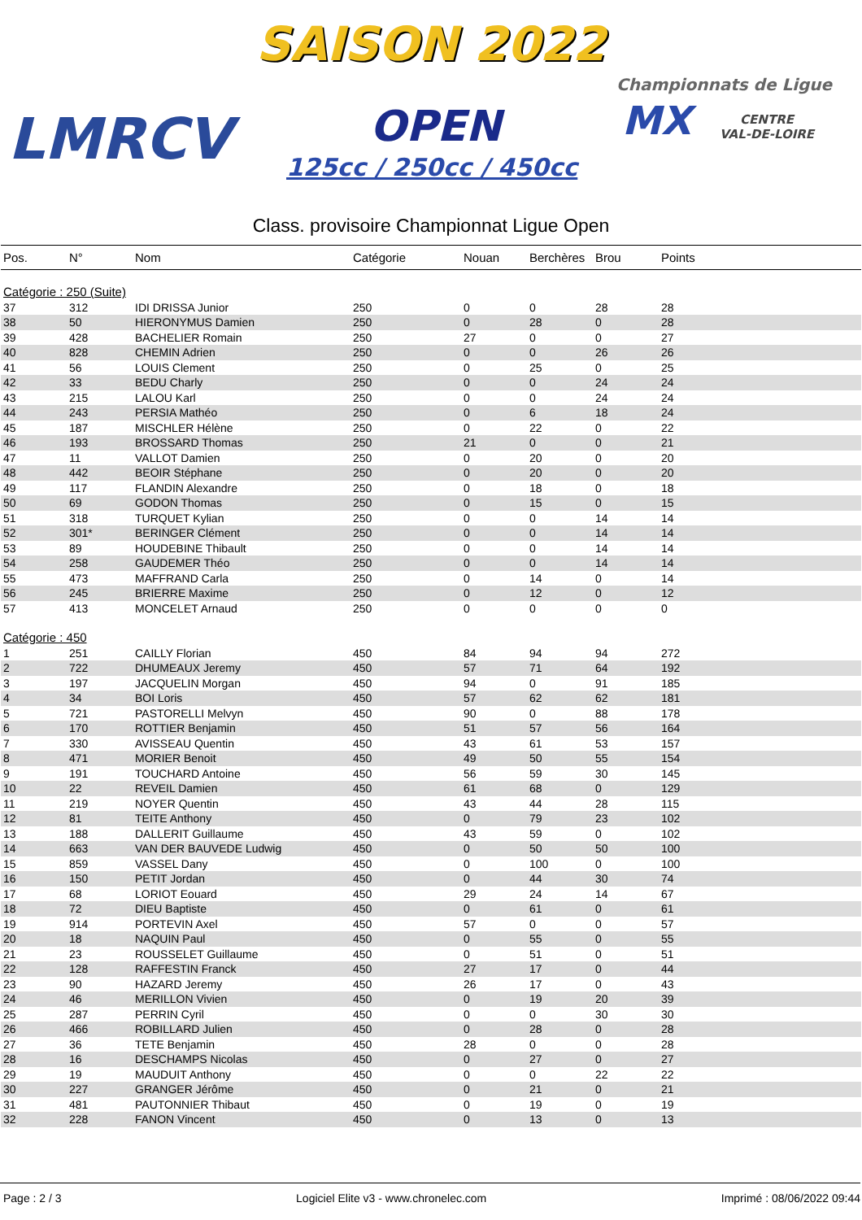SAISON 2022
LMRCV OPEN
125cc / 250cc / 450cc
Championnats de Ligue
MX
CENTRE
VAL-DE-LOIRE
Class. provisoire Championnat Ligue Open
| Pos. | N° | Nom | Catégorie | Nouan | Berchères | Brou | Points |
| --- | --- | --- | --- | --- | --- | --- | --- |
| Catégorie : 250 (Suite) | | | | | | | |
| 37 | 312 | IDI DRISSA Junior | 250 | 0 | 0 | 28 | 28 |
| 38 | 50 | HIERONYMUS Damien | 250 | 0 | 28 | 0 | 28 |
| 39 | 428 | BACHELIER Romain | 250 | 27 | 0 | 0 | 27 |
| 40 | 828 | CHEMIN Adrien | 250 | 0 | 0 | 26 | 26 |
| 41 | 56 | LOUIS Clement | 250 | 0 | 25 | 0 | 25 |
| 42 | 33 | BEDU Charly | 250 | 0 | 0 | 24 | 24 |
| 43 | 215 | LALOU Karl | 250 | 0 | 0 | 24 | 24 |
| 44 | 243 | PERSIA Mathéo | 250 | 0 | 6 | 18 | 24 |
| 45 | 187 | MISCHLER Hélène | 250 | 0 | 22 | 0 | 22 |
| 46 | 193 | BROSSARD Thomas | 250 | 21 | 0 | 0 | 21 |
| 47 | 11 | VALLOT Damien | 250 | 0 | 20 | 0 | 20 |
| 48 | 442 | BEOIR Stéphane | 250 | 0 | 20 | 0 | 20 |
| 49 | 117 | FLANDIN Alexandre | 250 | 0 | 18 | 0 | 18 |
| 50 | 69 | GODON Thomas | 250 | 0 | 15 | 0 | 15 |
| 51 | 318 | TURQUET Kylian | 250 | 0 | 0 | 14 | 14 |
| 52 | 301* | BERINGER Clément | 250 | 0 | 0 | 14 | 14 |
| 53 | 89 | HOUDEBINE Thibault | 250 | 0 | 0 | 14 | 14 |
| 54 | 258 | GAUDEMER Théo | 250 | 0 | 0 | 14 | 14 |
| 55 | 473 | MAFFRAND Carla | 250 | 0 | 14 | 0 | 14 |
| 56 | 245 | BRIERRE Maxime | 250 | 0 | 12 | 0 | 12 |
| 57 | 413 | MONCELET Arnaud | 250 | 0 | 0 | 0 | 0 |
| Catégorie : 450 | | | | | | | |
| 1 | 251 | CAILLY Florian | 450 | 84 | 94 | 94 | 272 |
| 2 | 722 | DHUMEAUX Jeremy | 450 | 57 | 71 | 64 | 192 |
| 3 | 197 | JACQUELIN Morgan | 450 | 94 | 0 | 91 | 185 |
| 4 | 34 | BOI Loris | 450 | 57 | 62 | 62 | 181 |
| 5 | 721 | PASTORELLI Melvyn | 450 | 90 | 0 | 88 | 178 |
| 6 | 170 | ROTTIER Benjamin | 450 | 51 | 57 | 56 | 164 |
| 7 | 330 | AVISSEAU Quentin | 450 | 43 | 61 | 53 | 157 |
| 8 | 471 | MORIER Benoit | 450 | 49 | 50 | 55 | 154 |
| 9 | 191 | TOUCHARD Antoine | 450 | 56 | 59 | 30 | 145 |
| 10 | 22 | REVEIL Damien | 450 | 61 | 68 | 0 | 129 |
| 11 | 219 | NOYER Quentin | 450 | 43 | 44 | 28 | 115 |
| 12 | 81 | TEITE Anthony | 450 | 0 | 79 | 23 | 102 |
| 13 | 188 | DALLERIT Guillaume | 450 | 43 | 59 | 0 | 102 |
| 14 | 663 | VAN DER BAUVEDE Ludwig | 450 | 0 | 50 | 50 | 100 |
| 15 | 859 | VASSEL Dany | 450 | 0 | 100 | 0 | 100 |
| 16 | 150 | PETIT Jordan | 450 | 0 | 44 | 30 | 74 |
| 17 | 68 | LORIOT Eouard | 450 | 29 | 24 | 14 | 67 |
| 18 | 72 | DIEU Baptiste | 450 | 0 | 61 | 0 | 61 |
| 19 | 914 | PORTEVIN Axel | 450 | 57 | 0 | 0 | 57 |
| 20 | 18 | NAQUIN Paul | 450 | 0 | 55 | 0 | 55 |
| 21 | 23 | ROUSSELET Guillaume | 450 | 0 | 51 | 0 | 51 |
| 22 | 128 | RAFFESTIN Franck | 450 | 27 | 17 | 0 | 44 |
| 23 | 90 | HAZARD Jeremy | 450 | 26 | 17 | 0 | 43 |
| 24 | 46 | MERILLON Vivien | 450 | 0 | 19 | 20 | 39 |
| 25 | 287 | PERRIN Cyril | 450 | 0 | 0 | 30 | 30 |
| 26 | 466 | ROBILLARD Julien | 450 | 0 | 28 | 0 | 28 |
| 27 | 36 | TETE Benjamin | 450 | 28 | 0 | 0 | 28 |
| 28 | 16 | DESCHAMPS Nicolas | 450 | 0 | 27 | 0 | 27 |
| 29 | 19 | MAUDUIT Anthony | 450 | 0 | 0 | 22 | 22 |
| 30 | 227 | GRANGER Jérôme | 450 | 0 | 21 | 0 | 21 |
| 31 | 481 | PAUTONNIER Thibaut | 450 | 0 | 19 | 0 | 19 |
| 32 | 228 | FANON Vincent | 450 | 0 | 13 | 0 | 13 |
Page : 2 / 3 Logiciel Elite v3 - www.chronelec.com Imprimé : 08/06/2022 09:44